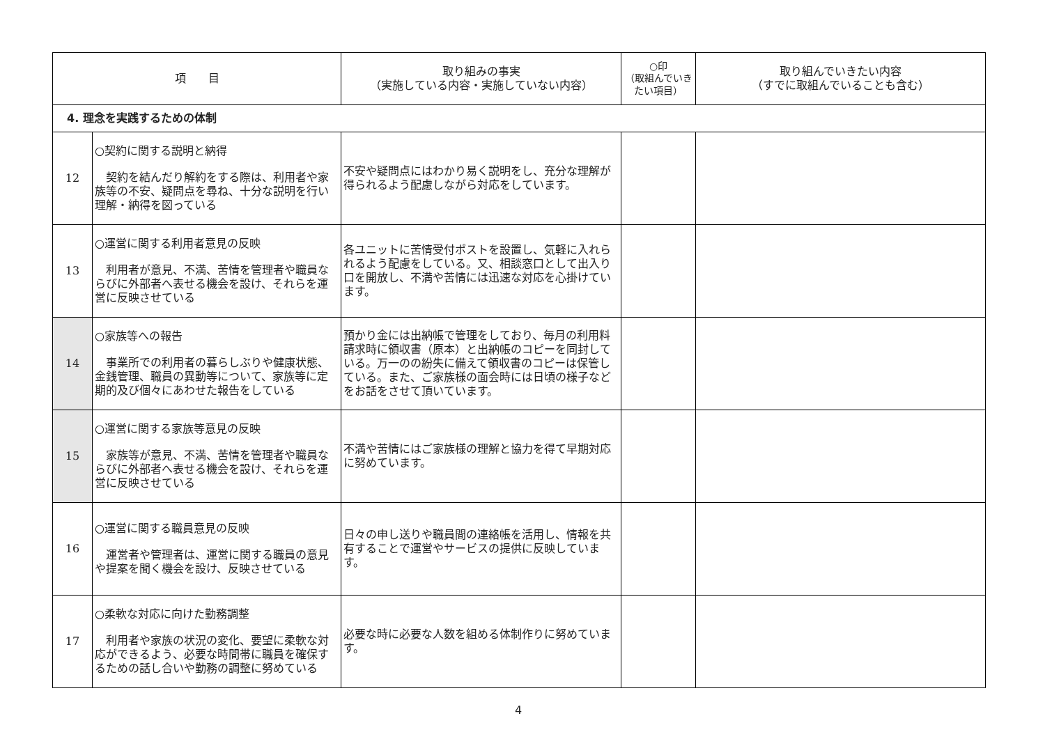| 項 目 | | 取り組みの事実 （実施している内容・実施していない内容） | ○印 （取組んでいき たい項目） | 取り組んでいきたい内容 （すでに取組んでいることも含む） |
| --- | --- | --- | --- | --- |
| 4. 理念を実践するための体制 | | | | |
| 12 | ○契約に関する説明と納得 契約を結んだり解約をする際は、利用者や家族等の不安、疑問点を尋ね、十分な説明を行い理解・納得を図っている | 不安や疑問点にはわかり易く説明をし、充分な理解が得られるよう配慮しながら対応をしています。 | | |
| 13 | ○運営に関する利用者意見の反映 利用者が意見、不満、苦情を管理者や職員ならびに外部者へ表せる機会を設け、それらを運営に反映させている | 各ユニットに苦情受付ポストを設置し、気軽に入れられるよう配慮をしている。又、相談窓口として出入り口を開放し、不満や苦情には迅速な対応を心掛けています。 | | |
| 14 | ○家族等への報告 事業所での利用者の暮らしぶりや健康状態、金銭管理、職員の異動等について、家族等に定期的及び個々にあわせた報告をしている | 預かり金には出納帳で管理をしており、毎月の利用料請求時に領収書（原本）と出納帳のコピーを同封している。万一のの紛失に備えて領収書のコピーは保管している。また、ご家族様の面会時には日頃の様子などをお話をさせて頂いています。 | | |
| 15 | ○運営に関する家族等意見の反映 家族等が意見、不満、苦情を管理者や職員ならびに外部者へ表せる機会を設け、それらを運営に反映させている | 不満や苦情にはご家族様の理解と協力を得て早期対応に努めています。 | | |
| 16 | ○運営に関する職員意見の反映 運営者や管理者は、運営に関する職員の意見や提案を聞く機会を設け、反映させている | 日々の申し送りや職員間の連絡帳を活用し、情報を共有することで運営やサービスの提供に反映しています。 | | |
| 17 | ○柔軟な対応に向けた勤務調整 利用者や家族の状況の変化、要望に柔軟な対応ができるよう、必要な時間帯に職員を確保するための話し合いや勤務の調整に努めている | 必要な時に必要な人数を組める体制作りに努めています。 | | |
4